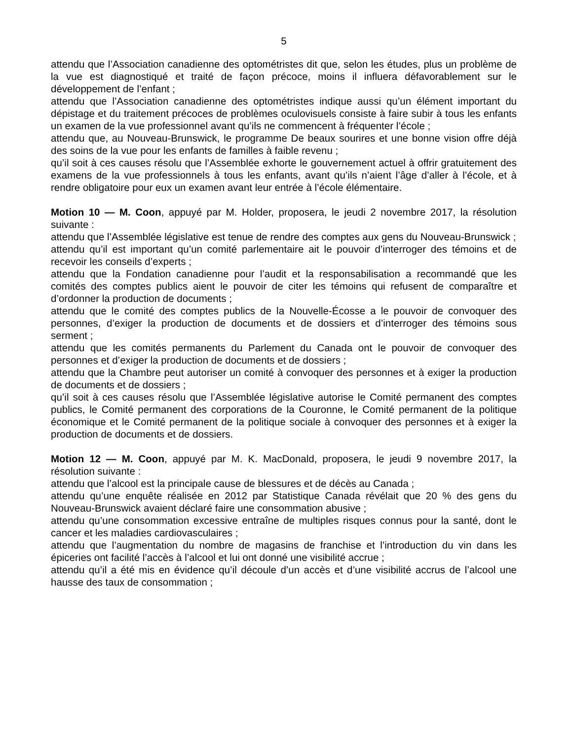5
attendu que l’Association canadienne des optométristes dit que, selon les études, plus un problème de la vue est diagnostiqué et traité de façon précoce, moins il influera défavorablement sur le développement de l’enfant ;
attendu que l’Association canadienne des optométristes indique aussi qu’un élément important du dépistage et du traitement précoces de problèmes oculovisuels consiste à faire subir à tous les enfants un examen de la vue professionnel avant qu’ils ne commencent à fréquenter l’école ;
attendu que, au Nouveau-Brunswick, le programme De beaux sourires et une bonne vision offre déjà des soins de la vue pour les enfants de familles à faible revenu ;
qu’il soit à ces causes résolu que l’Assemblée exhorte le gouvernement actuel à offrir gratuitement des examens de la vue professionnels à tous les enfants, avant qu’ils n’aient l’âge d’aller à l’école, et à rendre obligatoire pour eux un examen avant leur entrée à l’école élémentaire.
Motion 10 — M. Coon, appuyé par M. Holder, proposera, le jeudi 2 novembre 2017, la résolution suivante :
attendu que l’Assemblée législative est tenue de rendre des comptes aux gens du Nouveau-Brunswick ;
attendu qu’il est important qu’un comité parlementaire ait le pouvoir d’interroger des témoins et de recevoir les conseils d’experts ;
attendu que la Fondation canadienne pour l’audit et la responsabilisation a recommandé que les comités des comptes publics aient le pouvoir de citer les témoins qui refusent de comparaître et d’ordonner la production de documents ;
attendu que le comité des comptes publics de la Nouvelle-Écosse a le pouvoir de convoquer des personnes, d’exiger la production de documents et de dossiers et d’interroger des témoins sous serment ;
attendu que les comités permanents du Parlement du Canada ont le pouvoir de convoquer des personnes et d’exiger la production de documents et de dossiers ;
attendu que la Chambre peut autoriser un comité à convoquer des personnes et à exiger la production de documents et de dossiers ;
qu’il soit à ces causes résolu que l’Assemblée législative autorise le Comité permanent des comptes publics, le Comité permanent des corporations de la Couronne, le Comité permanent de la politique économique et le Comité permanent de la politique sociale à convoquer des personnes et à exiger la production de documents et de dossiers.
Motion 12 — M. Coon, appuyé par M. K. MacDonald, proposera, le jeudi 9 novembre 2017, la résolution suivante :
attendu que l’alcool est la principale cause de blessures et de décès au Canada ;
attendu qu’une enquête réalisée en 2012 par Statistique Canada révélait que 20 % des gens du Nouveau-Brunswick avaient déclaré faire une consommation abusive ;
attendu qu’une consommation excessive entraîne de multiples risques connus pour la santé, dont le cancer et les maladies cardiovasculaires ;
attendu que l’augmentation du nombre de magasins de franchise et l’introduction du vin dans les épiceries ont facilité l’accès à l’alcool et lui ont donné une visibilité accrue ;
attendu qu’il a été mis en évidence qu’il découle d’un accès et d’une visibilité accrus de l’alcool une hausse des taux de consommation ;